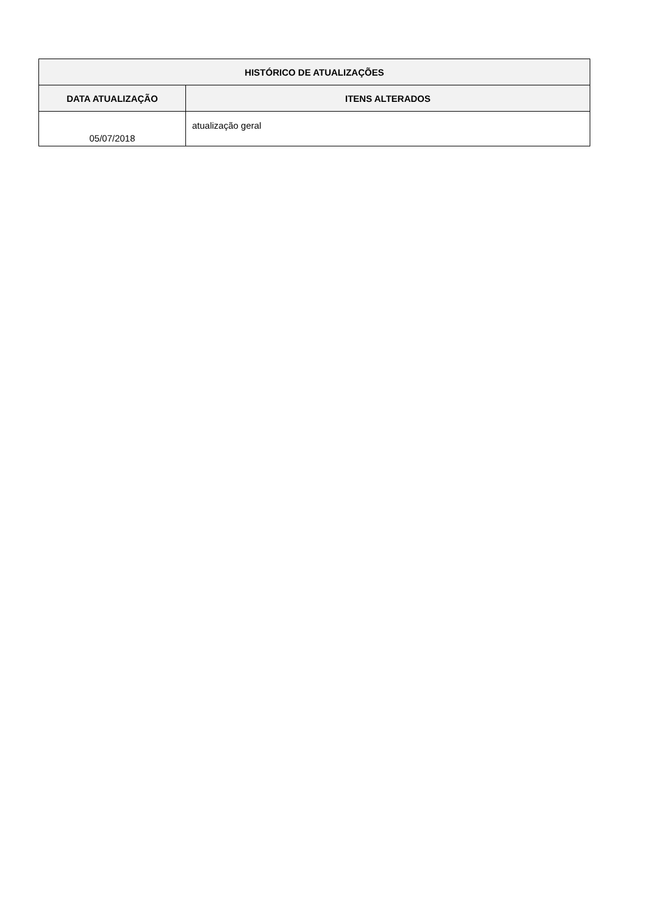| HISTÓRICO DE ATUALIZAÇÕES | |
| --- | --- |
| DATA ATUALIZAÇÃO | ITENS ALTERADOS |
| 05/07/2018 | atualização geral |